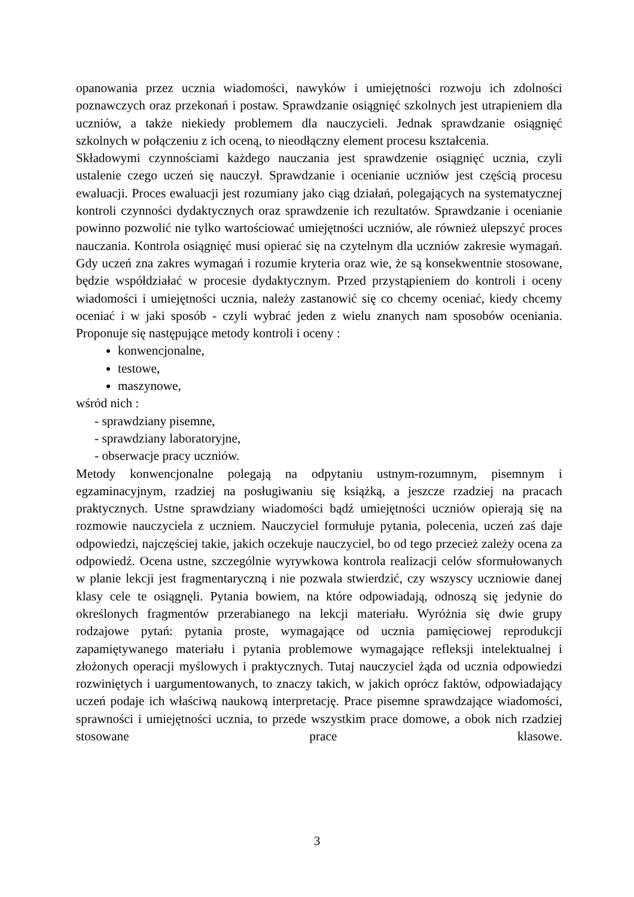opanowania przez ucznia wiadomości, nawyków i umiejętności rozwoju ich zdolności poznawczych oraz przekonań i postaw. Sprawdzanie osiągnięć szkolnych jest utrapieniem dla uczniów, a także niekiedy problemem dla nauczycieli. Jednak sprawdzanie osiągnięć szkolnych w połączeniu z ich oceną, to nieodłączny element procesu kształcenia.
Składowymi czynnościami każdego nauczania jest sprawdzenie osiągnięć ucznia, czyli ustalenie czego uczeń się nauczył. Sprawdzanie i ocenianie uczniów jest częścią procesu ewaluacji. Proces ewaluacji jest rozumiany jako ciąg działań, polegających na systematycznej kontroli czynności dydaktycznych oraz sprawdzenie ich rezultatów. Sprawdzanie i ocenianie powinno pozwolić nie tylko wartościować umiejętności uczniów, ale również ulepszyć proces nauczania. Kontrola osiągnięć musi opierać się na czytelnym dla uczniów zakresie wymagań. Gdy uczeń zna zakres wymagań i rozumie kryteria oraz wie, że są konsekwentnie stosowane, będzie współdziałać w procesie dydaktycznym. Przed przystąpieniem do kontroli i oceny wiadomości i umiejętności ucznia, należy zastanowić się co chcemy oceniać, kiedy chcemy oceniać i w jaki sposób - czyli wybrać jeden z wielu znanych nam sposobów oceniania. Proponuje się następujące metody kontroli i oceny :
konwencjonalne,
testowe,
maszynowe,
wśród nich :
- sprawdziany pisemne,
- sprawdziany laboratoryjne,
- obserwacje pracy uczniów.
Metody konwencjonalne polegają na odpytaniu ustnym-rozumnym, pisemnym i egzaminacyjnym, rzadziej na posługiwaniu się książką, a jeszcze rzadziej na pracach praktycznych. Ustne sprawdziany wiadomości bądź umiejętności uczniów opierają się na rozmowie nauczyciela z uczniem. Nauczyciel formułuje pytania, polecenia, uczeń zaś daje odpowiedzi, najczęściej takie, jakich oczekuje nauczyciel, bo od tego przecież zależy ocena za odpowiedź. Ocena ustne, szczególnie wyrywkowa kontrola realizacji celów sformułowanych w planie lekcji jest fragmentaryczną i nie pozwala stwierdzić, czy wszyscy uczniowie danej klasy cele te osiągnęli. Pytania bowiem, na które odpowiadają, odnoszą się jedynie do określonych fragmentów przerabianego na lekcji materiału. Wyróżnia się dwie grupy rodzajowe pytań: pytania proste, wymagające od ucznia pamięciowej reprodukcji zapamiętywanego materiału i pytania problemowe wymagające refleksji intelektualnej i złożonych operacji myślowych i praktycznych. Tutaj nauczyciel żąda od ucznia odpowiedzi rozwiniętych i uargumentowanych, to znaczy takich, w jakich oprócz faktów, odpowiadający uczeń podaje ich właściwą naukową interpretację. Prace pisemne sprawdzające wiadomości, sprawności i umiejętności ucznia, to przede wszystkim prace domowe, a obok nich rzadziej stosowane prace klasowe.
3